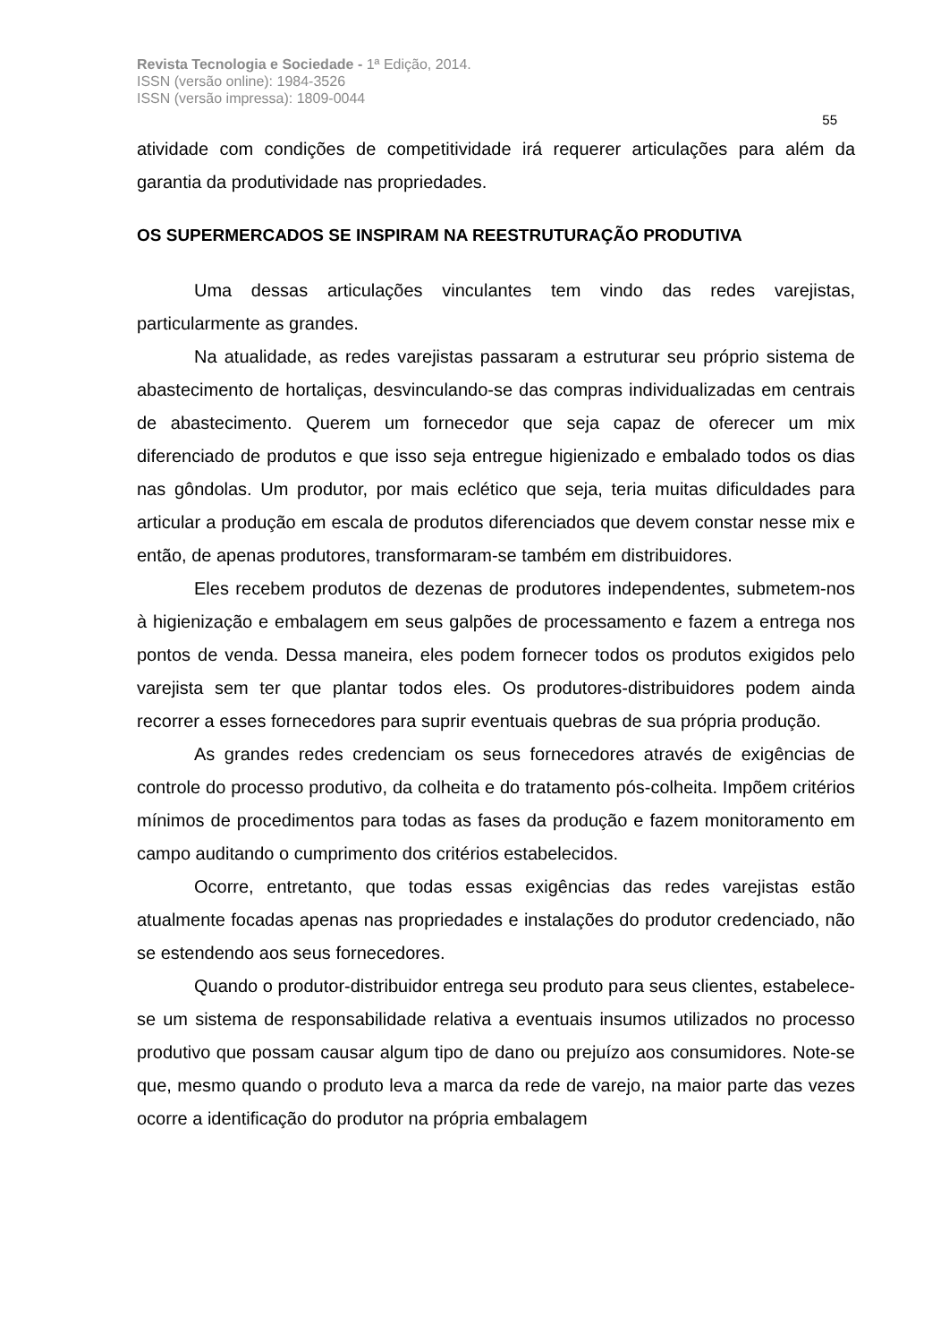Revista Tecnologia e Sociedade - 1ª Edição, 2014.
ISSN (versão online): 1984-3526
ISSN (versão impressa): 1809-0044
55
atividade com condições de competitividade irá requerer articulações para além da garantia da produtividade nas propriedades.
OS SUPERMERCADOS SE INSPIRAM NA REESTRUTURAÇÃO PRODUTIVA
Uma dessas articulações vinculantes tem vindo das redes varejistas, particularmente as grandes.
Na atualidade, as redes varejistas passaram a estruturar seu próprio sistema de abastecimento de hortaliças, desvinculando-se das compras individualizadas em centrais de abastecimento. Querem um fornecedor que seja capaz de oferecer um mix diferenciado de produtos e que isso seja entregue higienizado e embalado todos os dias nas gôndolas. Um produtor, por mais eclético que seja, teria muitas dificuldades para articular a produção em escala de produtos diferenciados que devem constar nesse mix e então, de apenas produtores, transformaram-se também em distribuidores.
Eles recebem produtos de dezenas de produtores independentes, submetem-nos à higienização e embalagem em seus galpões de processamento e fazem a entrega nos pontos de venda. Dessa maneira, eles podem fornecer todos os produtos exigidos pelo varejista sem ter que plantar todos eles. Os produtores-distribuidores podem ainda recorrer a esses fornecedores para suprir eventuais quebras de sua própria produção.
As grandes redes credenciam os seus fornecedores através de exigências de controle do processo produtivo, da colheita e do tratamento pós-colheita. Impõem critérios mínimos de procedimentos para todas as fases da produção e fazem monitoramento em campo auditando o cumprimento dos critérios estabelecidos.
Ocorre, entretanto, que todas essas exigências das redes varejistas estão atualmente focadas apenas nas propriedades e instalações do produtor credenciado, não se estendendo aos seus fornecedores.
Quando o produtor-distribuidor entrega seu produto para seus clientes, estabelece-se um sistema de responsabilidade relativa a eventuais insumos utilizados no processo produtivo que possam causar algum tipo de dano ou prejuízo aos consumidores. Note-se que, mesmo quando o produto leva a marca da rede de varejo, na maior parte das vezes ocorre a identificação do produtor na própria embalagem